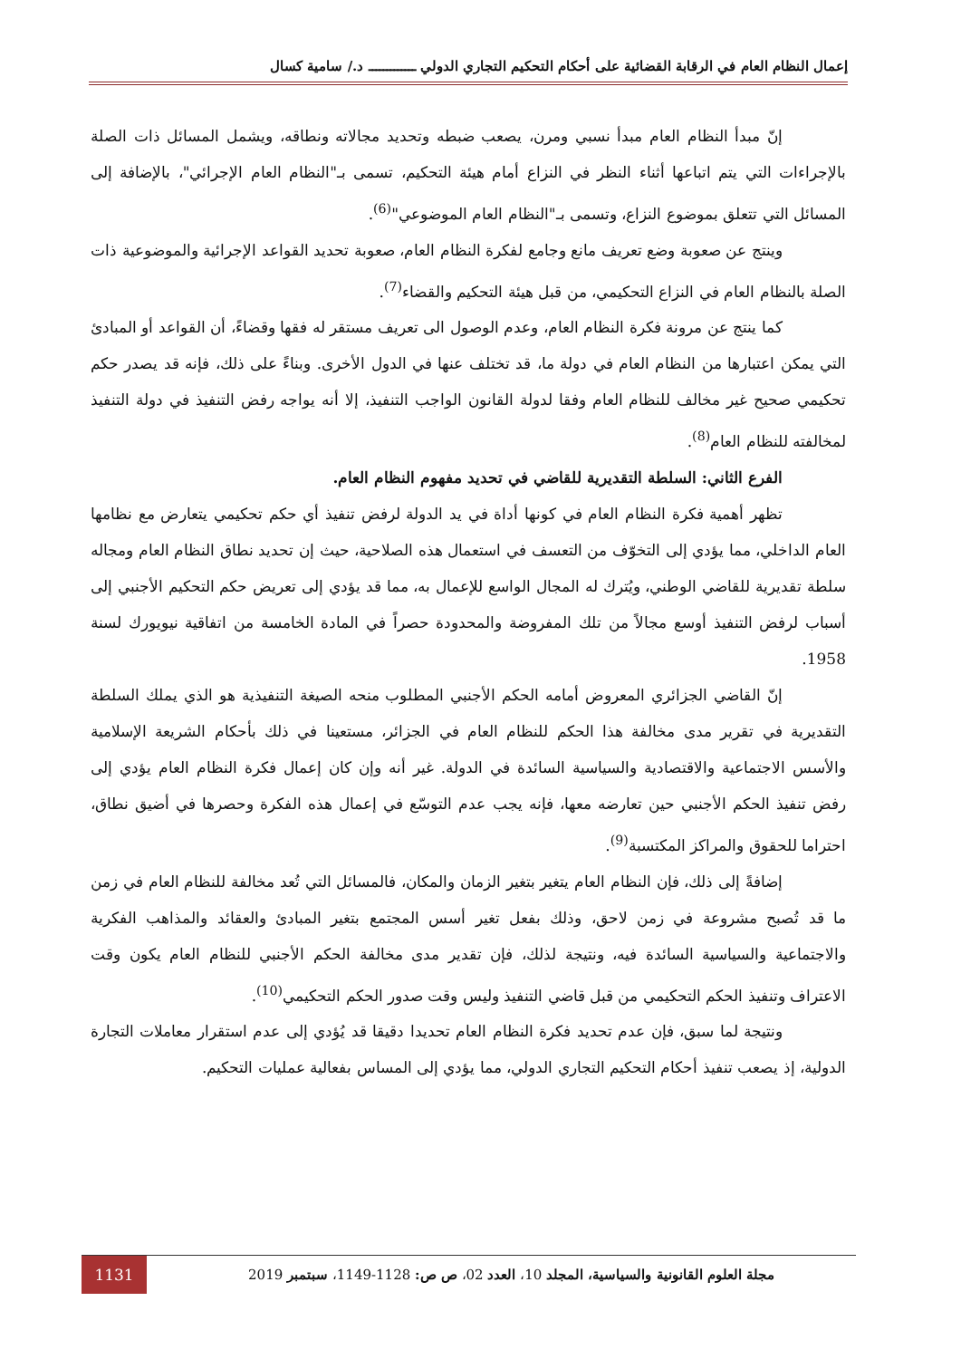إعمال النظام العام في الرقابة القضائية على أحكام التحكيم التجاري الدولي ـــــــــــــ د./ سامية كسال
إنّ مبدأ النظام العام مبدأ نسبي ومرن، يصعب ضبطه وتحديد مجالاته ونطاقه، ويشمل المسائل ذات الصلة بالإجراءات التي يتم اتباعها أثناء النظر في النزاع أمام هيئة التحكيم، تسمى بـ"النظام العام الإجرائي"، بالإضافة إلى المسائل التي تتعلق بموضوع النزاع، وتسمى بـ"النظام العام الموضوعي"<sup>(6)</sup>.
وينتج عن صعوبة وضع تعريف مانع وجامع لفكرة النظام العام، صعوبة تحديد القواعد الإجرائية والموضوعية ذات الصلة بالنظام العام في النزاع التحكيمي، من قبل هيئة التحكيم والقضاء<sup>(7)</sup>.
كما ينتج عن مرونة فكرة النظام العام، وعدم الوصول الى تعريف مستقر له فقها وقضاءً، أن القواعد أو المبادئ التي يمكن اعتبارها من النظام العام في دولة ما، قد تختلف عنها في الدول الأخرى. وبناءً على ذلك، فإنه قد يصدر حكم تحكيمي صحيح غير مخالف للنظام العام وفقا لدولة القانون الواجب التنفيذ، إلا أنه يواجه رفض التنفيذ في دولة التنفيذ لمخالفته للنظام العام<sup>(8)</sup>.
الفرع الثاني: السلطة التقديرية للقاضي في تحديد مفهوم النظام العام.
تظهر أهمية فكرة النظام العام في كونها أداة في يد الدولة لرفض تنفيذ أي حكم تحكيمي يتعارض مع نظامها العام الداخلي، مما يؤدي إلى التخوّف من التعسف في استعمال هذه الصلاحية، حيث إن تحديد نطاق النظام العام ومجاله سلطة تقديرية للقاضي الوطني، ويُترك له المجال الواسع للإعمال به، مما قد يؤدي إلى تعريض حكم التحكيم الأجنبي إلى أسباب لرفض التنفيذ أوسع مجالاً من تلك المفروضة والمحدودة حصراً في المادة الخامسة من اتفاقية نيويورك لسنة 1958.
إنّ القاضي الجزائري المعروض أمامه الحكم الأجنبي المطلوب منحه الصيغة التنفيذية هو الذي يملك السلطة التقديرية في تقرير مدى مخالفة هذا الحكم للنظام العام في الجزائر، مستعينا في ذلك بأحكام الشريعة الإسلامية والأسس الاجتماعية والاقتصادية والسياسية السائدة في الدولة. غير أنه وإن كان إعمال فكرة النظام العام يؤدي إلى رفض تنفيذ الحكم الأجنبي حين تعارضه معها، فإنه يجب عدم التوسّع في إعمال هذه الفكرة وحصرها في أضيق نطاق، احتراما للحقوق والمراكز المكتسبة<sup>(9)</sup>.
إضافةً إلى ذلك، فإن النظام العام يتغير بتغير الزمان والمكان، فالمسائل التي تُعد مخالفة للنظام العام في زمن ما قد تُصبح مشروعة في زمن لاحق، وذلك بفعل تغير أسس المجتمع بتغير المبادئ والعقائد والمذاهب الفكرية والاجتماعية والسياسية السائدة فيه، ونتيجة لذلك، فإن تقدير مدى مخالفة الحكم الأجنبي للنظام العام يكون وقت الاعتراف وتنفيذ الحكم التحكيمي من قبل قاضي التنفيذ وليس وقت صدور الحكم التحكيمي<sup>(10)</sup>.
ونتيجة لما سبق، فإن عدم تحديد فكرة النظام العام تحديدا دقيقا قد يُؤدي إلى عدم استقرار معاملات التجارة الدولية، إذ يصعب تنفيذ أحكام التحكيم التجاري الدولي، مما يؤدي إلى المساس بفعالية عمليات التحكيم.
مجلة العلوم القانونية والسياسية، المجلد 10، العدد 02، ص ص: 1128-1149، سبتمبر 2019
1131